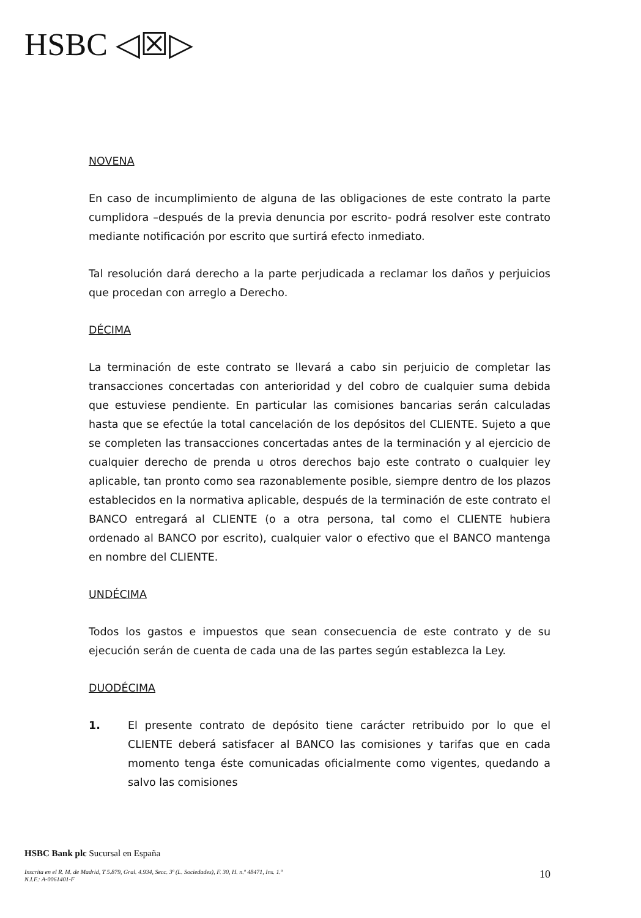HSBC ◁☒▷
NOVENA
En caso de incumplimiento de alguna de las obligaciones de este contrato la parte cumplidora –después de la previa denuncia por escrito- podrá resolver este contrato mediante notificación por escrito que surtirá efecto inmediato.
Tal resolución dará derecho a la parte perjudicada a reclamar los daños y perjuicios que procedan con arreglo a Derecho.
DÉCIMA
La terminación de este contrato se llevará a cabo sin perjuicio de completar las transacciones concertadas con anterioridad y del cobro de cualquier suma debida que estuviese pendiente. En particular las comisiones bancarias serán calculadas hasta que se efectúe la total cancelación de los depósitos del CLIENTE. Sujeto a que se completen las transacciones concertadas antes de la terminación y al ejercicio de cualquier derecho de prenda u otros derechos bajo este contrato o cualquier ley aplicable, tan pronto como sea razonablemente posible, siempre dentro de los plazos establecidos en la normativa aplicable, después de la terminación de este contrato el BANCO entregará al CLIENTE (o a otra persona, tal como el CLIENTE hubiera ordenado al BANCO por escrito), cualquier valor o efectivo que el BANCO mantenga en nombre del CLIENTE.
UNDÉCIMA
Todos los gastos e impuestos que sean consecuencia de este contrato y de su ejecución serán de cuenta de cada una de las partes según establezca la Ley.
DUODÉCIMA
1. El presente contrato de depósito tiene carácter retribuido por lo que el CLIENTE deberá satisfacer al BANCO las comisiones y tarifas que en cada momento tenga éste comunicadas oficialmente como vigentes, quedando a salvo las comisiones
HSBC Bank plc Sucursal en España
10
Inscrita en el R. M. de Madrid, T 5.879, Gral. 4.934, Secc. 3ª (L. Sociedades), F. 30, H. n.º 48471, Ins. 1.ª
N.I.F.: A-0061401-F